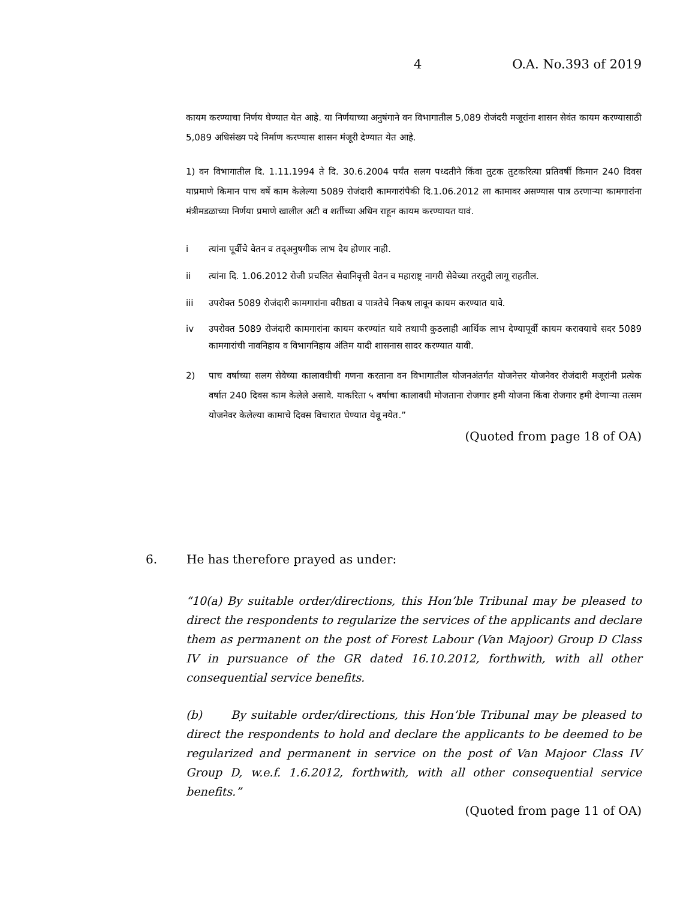4 O.A. No.393 of 2019
कायम करण्याचा निर्णय घेण्यात येत आहे. या निर्णयाच्या अनुषंगाने वन विभागातील 5,089 रोजंदरी मजूरांना शासन सेवंत कायम करण्यासाठी 5,089 अधिसंख्य पदे निर्माण करण्यास शासन मंजूरी देण्यात येत आहे.
1) वन विभागातील दि. 1.11.1994 ते दि. 30.6.2004 पर्यंत सलग पध्दतीने किंवा तुटक तुटकरित्या प्रतिवर्षी किमान 240 दिवस याप्रमाणे किमान पाच वर्षे काम केलेल्या 5089 रोजंदारी कामगारांपैकी दि.1.06.2012 ला कामावर असण्यास पात्र ठरणाऱ्या कामगारांना मंत्रीमडळाच्या निर्णया प्रमाणे खालील अटी व शर्तीच्या अधिन राहून कायम करण्यायत यावं.
i त्यांना पूर्वीचे वेतन व तद्अनुषगीक लाभ देय होणार नाही.
ii त्यांना दि. 1.06.2012 रोजी प्रचलित सेवानिवृत्ती वेतन व महाराष्ट्र नागरी सेवेच्या तरतुदी लागू राहतील.
iii उपरोक्त 5089 रोजंदारी कामगारांना वरीष्ठता व पात्रतेचे निकष लावून कायम करण्यात यावे.
iv उपरोक्त 5089 रोजंदारी कामगारांना कायम करण्यांत यावे तथापी कुठलाही आर्थिक लाभ देण्यापूर्वी कायम करावयाचे सदर 5089 कामगारांची नावनिहाय व विभागनिहाय अंतिम यादी शासनास सादर करण्यात यावी.
2) पाच वर्षाच्या सलग सेवेच्या कालावधीची गणना करताना वन विभागातील योजनअंतर्गत योजनेत्तर योजनेवर रोजंदारी मजूरांनी प्रत्येक वर्षात 240 दिवस काम केलेले असावे. याकरिता ५ वर्षाचा कालावधी मोजताना रोजगार हमी योजना किंवा रोजगार हमी देणाऱ्या तत्सम योजनेवर केलेल्या कामाचे दिवस विचारात घेण्यात येवू नयेत.”
(Quoted from page 18 of OA)
6. He has therefore prayed as under:
“10(a) By suitable order/directions, this Hon’ble Tribunal may be pleased to direct the respondents to regularize the services of the applicants and declare them as permanent on the post of Forest Labour (Van Majoor) Group D Class IV in pursuance of the GR dated 16.10.2012, forthwith, with all other consequential service benefits.
(b) By suitable order/directions, this Hon’ble Tribunal may be pleased to direct the respondents to hold and declare the applicants to be deemed to be regularized and permanent in service on the post of Van Majoor Class IV Group D, w.e.f. 1.6.2012, forthwith, with all other consequential service benefits.”
(Quoted from page 11 of OA)